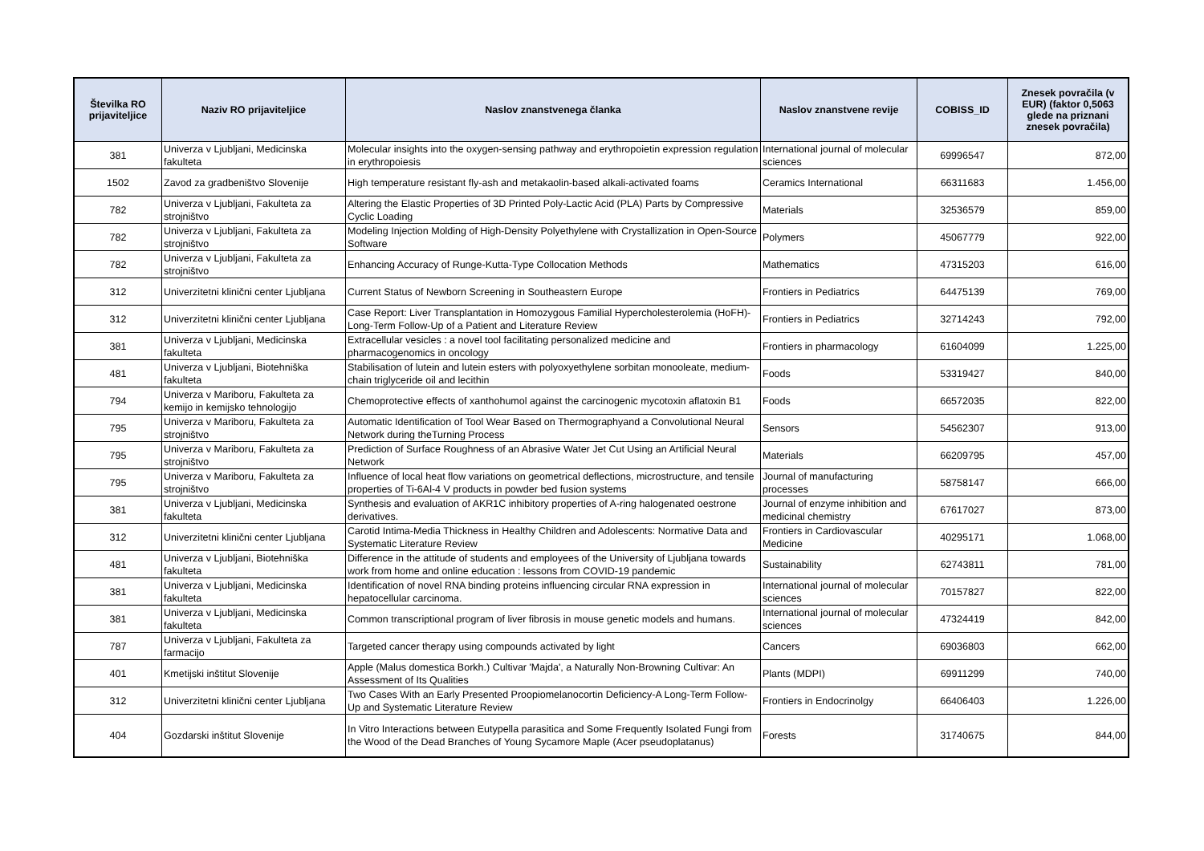| Številka RO prijaviteljice | Naziv RO prijaviteljice | Naslov znanstvenega članka | Naslov znanstvene revije | COBISS_ID | Znesek povračila (v EUR) (faktor 0,5063 glede na priznani znesek povračila) |
| --- | --- | --- | --- | --- | --- |
| 381 | Univerza v Ljubljani, Medicinska fakulteta | Molecular insights into the oxygen-sensing pathway and erythropoietin expression regulation in erythropoiesis | International journal of molecular sciences | 69996547 | 872,00 |
| 1502 | Zavod za gradbeništvo Slovenije | High temperature resistant fly-ash and metakaolin-based alkali-activated foams | Ceramics International | 66311683 | 1.456,00 |
| 782 | Univerza v Ljubljani, Fakulteta za strojništvo | Altering the Elastic Properties of 3D Printed Poly-Lactic Acid (PLA) Parts by Compressive Cyclic Loading | Materials | 32536579 | 859,00 |
| 782 | Univerza v Ljubljani, Fakulteta za strojništvo | Modeling Injection Molding of High-Density Polyethylene with Crystallization in Open-Source Software | Polymers | 45067779 | 922,00 |
| 782 | Univerza v Ljubljani, Fakulteta za strojništvo | Enhancing Accuracy of Runge-Kutta-Type Collocation Methods | Mathematics | 47315203 | 616,00 |
| 312 | Univerzitetni klinični center Ljubljana | Current Status of Newborn Screening in Southeastern Europe | Frontiers in Pediatrics | 64475139 | 769,00 |
| 312 | Univerzitetni klinični center Ljubljana | Case Report: Liver Transplantation in Homozygous Familial Hypercholesterolemia (HoFH)-Long-Term Follow-Up of a Patient and Literature Review | Frontiers in Pediatrics | 32714243 | 792,00 |
| 381 | Univerza v Ljubljani, Medicinska fakulteta | Extracellular vesicles : a novel tool facilitating personalized medicine and pharmacogenomics in oncology | Frontiers in pharmacology | 61604099 | 1.225,00 |
| 481 | Univerza v Ljubljani, Biotehniška fakulteta | Stabilisation of lutein and lutein esters with polyoxyethylene sorbitan monooleate, medium-chain triglyceride oil and lecithin | Foods | 53319427 | 840,00 |
| 794 | Univerza v Mariboru, Fakulteta za kemijo in kemijsko tehnologijo | Chemoprotective effects of xanthohumol against the carcinogenic mycotoxin aflatoxin B1 | Foods | 66572035 | 822,00 |
| 795 | Univerza v Mariboru, Fakulteta za strojništvo | Automatic Identification of Tool Wear Based on Thermographyand a Convolutional Neural Network during theTurning Process | Sensors | 54562307 | 913,00 |
| 795 | Univerza v Mariboru, Fakulteta za strojništvo | Prediction of Surface Roughness of an Abrasive Water Jet Cut Using an Artificial Neural Network | Materials | 66209795 | 457,00 |
| 795 | Univerza v Mariboru, Fakulteta za strojništvo | Influence of local heat flow variations on geometrical deflections, microstructure, and tensile properties of Ti-6Al-4 V products in powder bed fusion systems | Journal of manufacturing processes | 58758147 | 666,00 |
| 381 | Univerza v Ljubljani, Medicinska fakulteta | Synthesis and evaluation of AKR1C inhibitory properties of A-ring halogenated oestrone derivatives. | Journal of enzyme inhibition and medicinal chemistry | 67617027 | 873,00 |
| 312 | Univerzitetni klinični center Ljubljana | Carotid Intima-Media Thickness in Healthy Children and Adolescents: Normative Data and Systematic Literature Review | Frontiers in Cardiovascular Medicine | 40295171 | 1.068,00 |
| 481 | Univerza v Ljubljani, Biotehniška fakulteta | Difference in the attitude of students and employees of the University of Ljubljana towards work from home and online education : lessons from COVID-19 pandemic | Sustainability | 62743811 | 781,00 |
| 381 | Univerza v Ljubljani, Medicinska fakulteta | Identification of novel RNA binding proteins influencing circular RNA expression in hepatocellular carcinoma. | International journal of molecular sciences | 70157827 | 822,00 |
| 381 | Univerza v Ljubljani, Medicinska fakulteta | Common transcriptional program of liver fibrosis in mouse genetic models and humans. | International journal of molecular sciences | 47324419 | 842,00 |
| 787 | Univerza v Ljubljani, Fakulteta za farmacijo | Targeted cancer therapy using compounds activated by light | Cancers | 69036803 | 662,00 |
| 401 | Kmetijski inštitut Slovenije | Apple (Malus domestica Borkh.) Cultivar 'Majda', a Naturally Non-Browning Cultivar: An Assessment of Its Qualities | Plants (MDPI) | 69911299 | 740,00 |
| 312 | Univerzitetni klinični center Ljubljana | Two Cases With an Early Presented Proopiomelanocortin Deficiency-A Long-Term Follow-Up and Systematic Literature Review | Frontiers in Endocrinolgy | 66406403 | 1.226,00 |
| 404 | Gozdarski inštitut Slovenije | In Vitro Interactions between Eutypella parasitica and Some Frequently Isolated Fungi from the Wood of the Dead Branches of Young Sycamore Maple (Acer pseudoplatanus) | Forests | 31740675 | 844,00 |